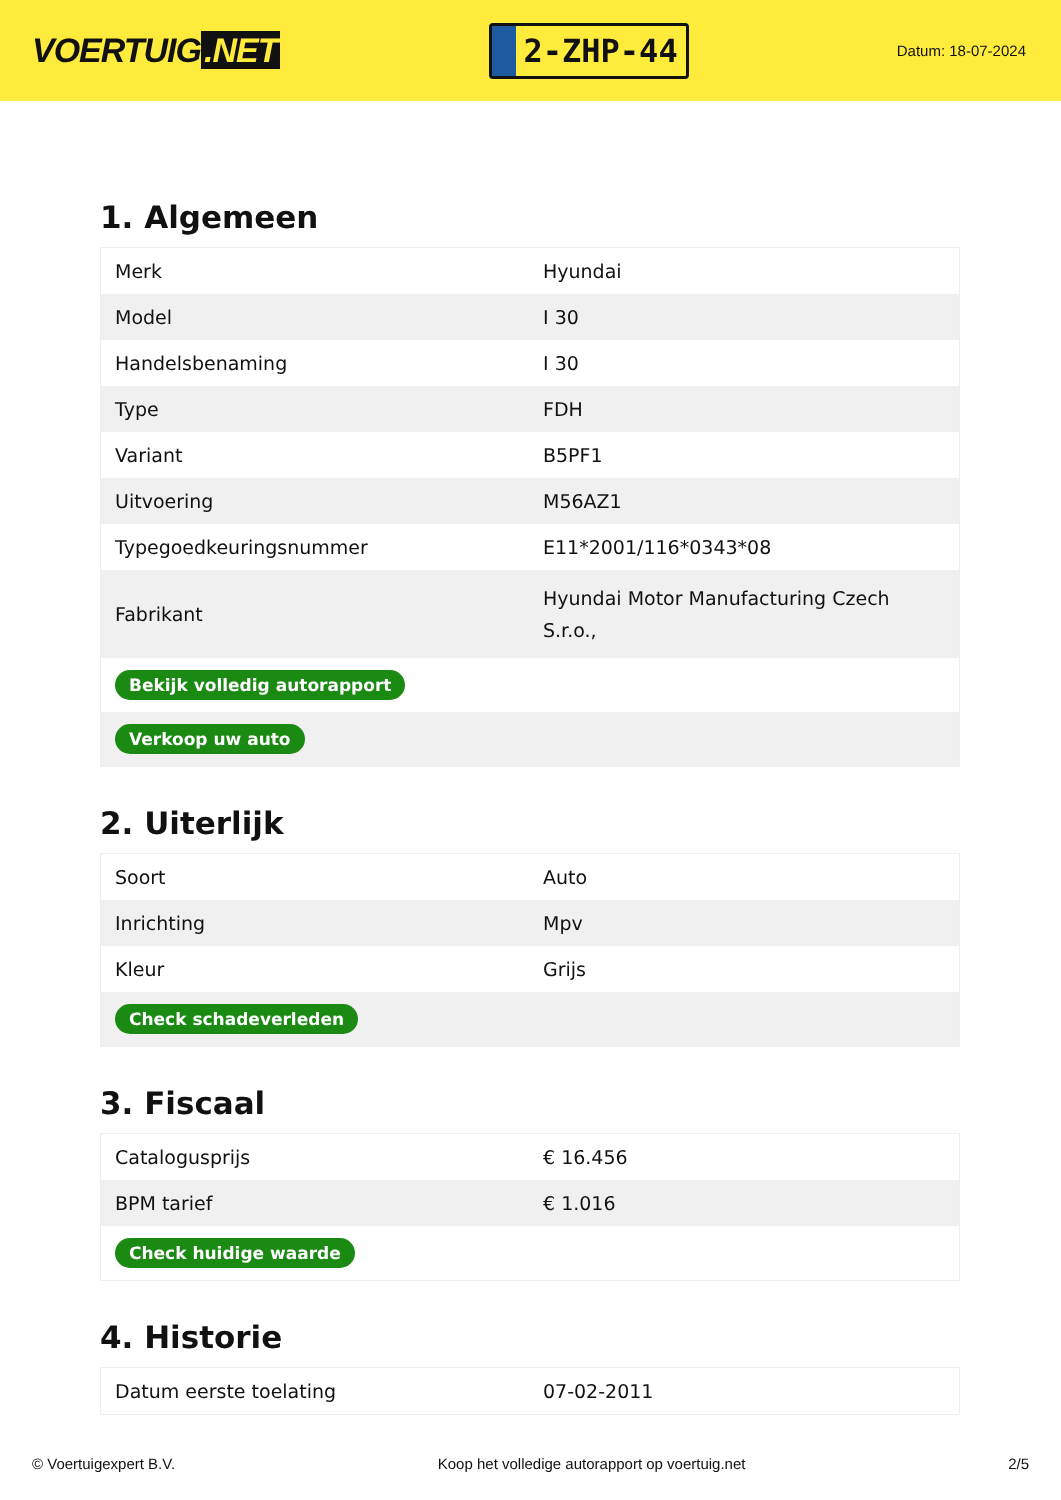VOERTUIG.NET
2-ZHP-44
Datum: 18-07-2024
1. Algemeen
| Merk | Hyundai |
| Model | I 30 |
| Handelsbenaming | I 30 |
| Type | FDH |
| Variant | B5PF1 |
| Uitvoering | M56AZ1 |
| Typegoedkeuringsnummer | E11*2001/116*0343*08 |
| Fabrikant | Hyundai Motor Manufacturing Czech S.r.o., |
| Bekijk volledig autorapport | |
| Verkoop uw auto | |
2. Uiterlijk
| Soort | Auto |
| Inrichting | Mpv |
| Kleur | Grijs |
| Check schadeverleden | |
3. Fiscaal
| Catalogusprijs | € 16.456 |
| BPM tarief | € 1.016 |
| Check huidige waarde | |
4. Historie
| Datum eerste toelating | 07-02-2011 |
© Voertuigexpert B.V. Koop het volledige autorapport op voertuig.net 2/5